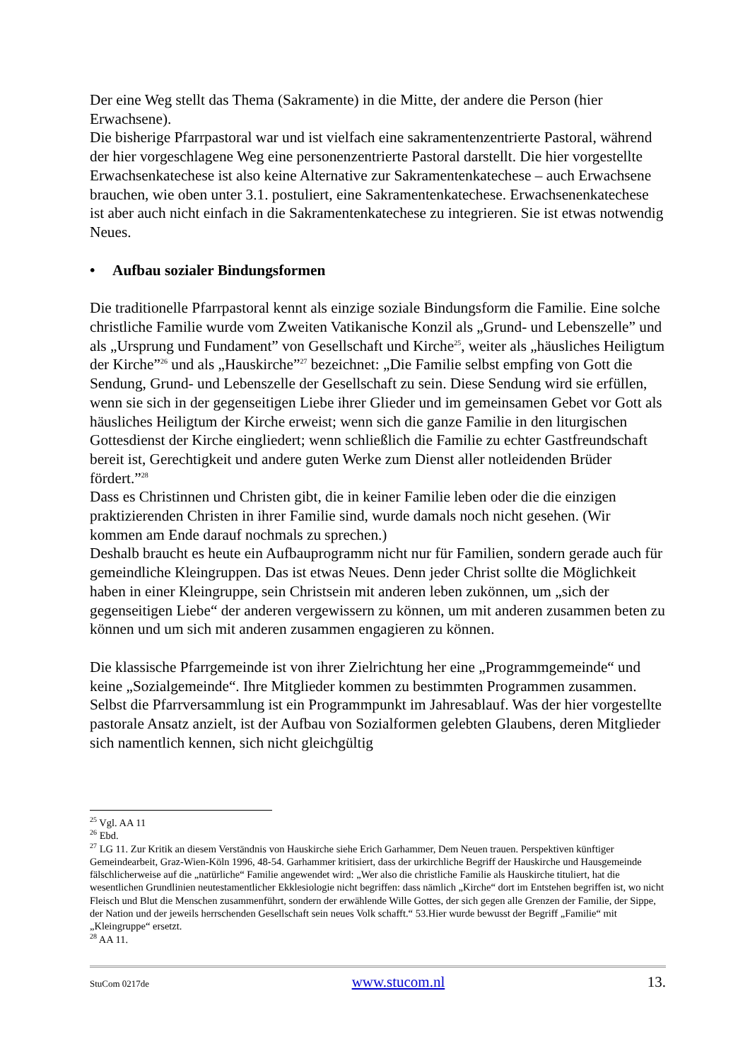Der eine Weg stellt das Thema (Sakramente) in die Mitte, der andere die Person (hier Erwachsene).
Die bisherige Pfarrpastoral war und ist vielfach eine sakramentenzentrierte Pastoral, während der hier vorgeschlagene Weg eine personenzentrierte Pastoral darstellt. Die hier vorgestellte Erwachsenkatechese ist also keine Alternative zur Sakramentenkatechese – auch Erwachsene brauchen, wie oben unter 3.1. postuliert, eine Sakramentenkatechese. Erwachsenenkatechese ist aber auch nicht einfach in die Sakramentenkatechese zu integrieren. Sie ist etwas notwendig Neues.
• Aufbau sozialer Bindungsformen
Die traditionelle Pfarrpastoral kennt als einzige soziale Bindungsform die Familie. Eine solche christliche Familie wurde vom Zweiten Vatikanische Konzil als „Grund- und Lebenszelle” und als „Ursprung und Fundament” von Gesellschaft und Kirche<sup>25</sup>, weiter als „häusliches Heiligtum der Kirche”<sup>26</sup> und als „Hauskirche”<sup>27</sup> bezeichnet: „Die Familie selbst empfing von Gott die Sendung, Grund- und Lebenszelle der Gesellschaft zu sein. Diese Sendung wird sie erfüllen, wenn sie sich in der gegenseitigen Liebe ihrer Glieder und im gemeinsamen Gebet vor Gott als häusliches Heiligtum der Kirche erweist; wenn sich die ganze Familie in den liturgischen Gottesdienst der Kirche eingliedert; wenn schließlich die Familie zu echter Gastfreundschaft bereit ist, Gerechtigkeit und andere guten Werke zum Dienst aller notleidenden Brüder fördert.”<sup>28</sup>
Dass es Christinnen und Christen gibt, die in keiner Familie leben oder die die einzigen praktizierenden Christen in ihrer Familie sind, wurde damals noch nicht gesehen. (Wir kommen am Ende darauf nochmals zu sprechen.)
Deshalb braucht es heute ein Aufbauprogramm nicht nur für Familien, sondern gerade auch für gemeindliche Kleingruppen. Das ist etwas Neues. Denn jeder Christ sollte die Möglichkeit haben in einer Kleingruppe, sein Christsein mit anderen leben zukönnen, um „sich der gegenseitigen Liebe“ der anderen vergewissern zu können, um mit anderen zusammen beten zu können und um sich mit anderen zusammen engagieren zu können.
Die klassische Pfarrgemeinde ist von ihrer Zielrichtung her eine „Programmgemeinde“ und keine „Sozialgemeinde“. Ihre Mitglieder kommen zu bestimmten Programmen zusammen. Selbst die Pfarrversammlung ist ein Programmpunkt im Jahresablauf. Was der hier vorgestellte pastorale Ansatz anzielt, ist der Aufbau von Sozialformen gelebten Glaubens, deren Mitglieder sich namentlich kennen, sich nicht gleichgültig
<sup>25</sup> Vgl. AA 11
<sup>26</sup> Ebd.
<sup>27</sup> LG 11. Zur Kritik an diesem Verständnis von Hauskirche siehe Erich Garhammer, Dem Neuen trauen. Perspektiven künftiger Gemeindearbeit, Graz-Wien-Köln 1996, 48-54. Garhammer kritisiert, dass der urkirchliche Begriff der Hauskirche und Hausgemeinde fälschlicherweise auf die „natürliche“ Familie angewendet wird: „Wer also die christliche Familie als Hauskirche tituliert, hat die wesentlichen Grundlinien neutestamentlicher Ekklesiologie nicht begriffen: dass nämlich „Kirche“ dort im Entstehen begriffen ist, wo nicht Fleisch und Blut die Menschen zusammenführt, sondern der erwählende Wille Gottes, der sich gegen alle Grenzen der Familie, der Sippe, der Nation und der jeweils herrschenden Gesellschaft sein neues Volk schafft.“ 53.Hier wurde bewusst der Begriff „Familie“ mit „Kleingruppe“ ersetzt.
<sup>28</sup> AA 11.
StuCom 0217de www.stucom.nl 13.